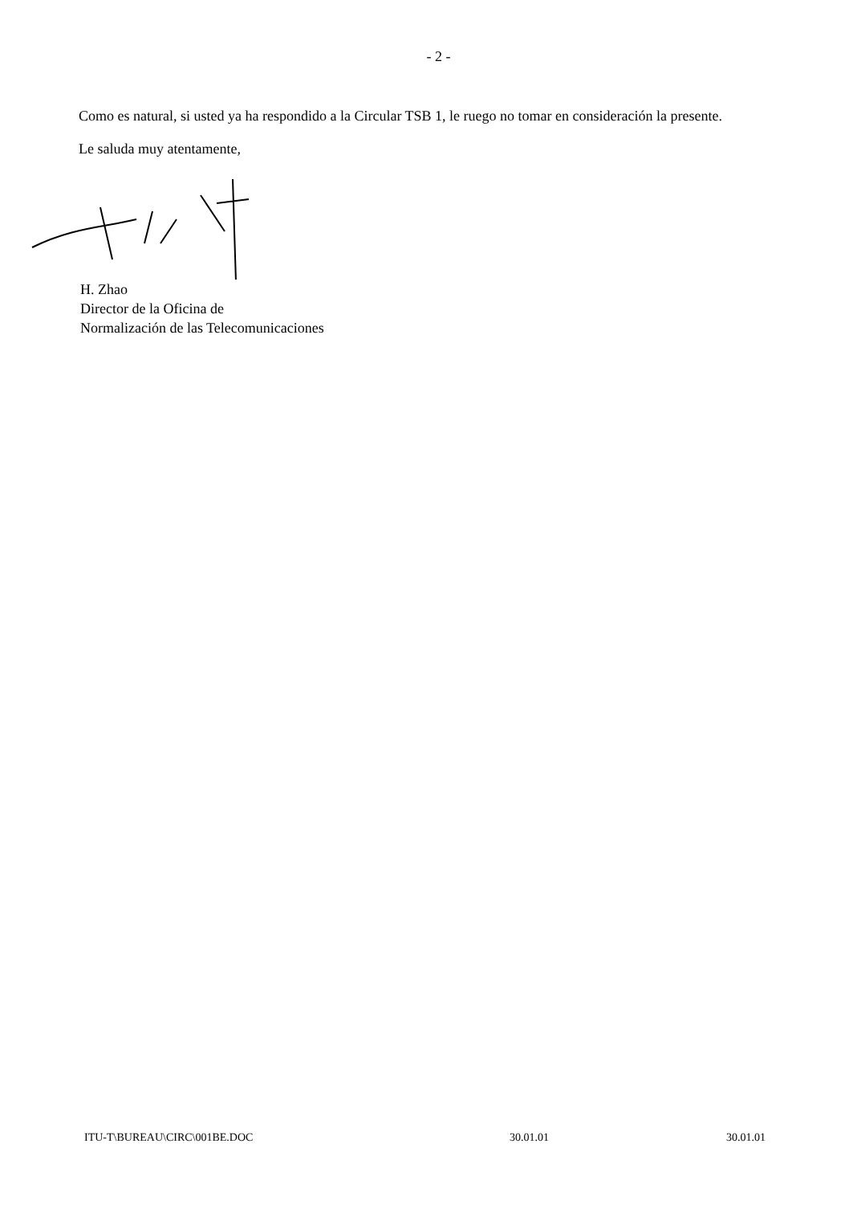- 2 -
Como es natural, si usted ya ha respondido a la Circular TSB 1, le ruego no tomar en consideración la presente.
Le saluda muy atentamente,
H. Zhao
Director de la Oficina de
Normalización de las Telecomunicaciones
ITU-T\BUREAU\CIRC\001BE.DOC 30.01.01 30.01.01